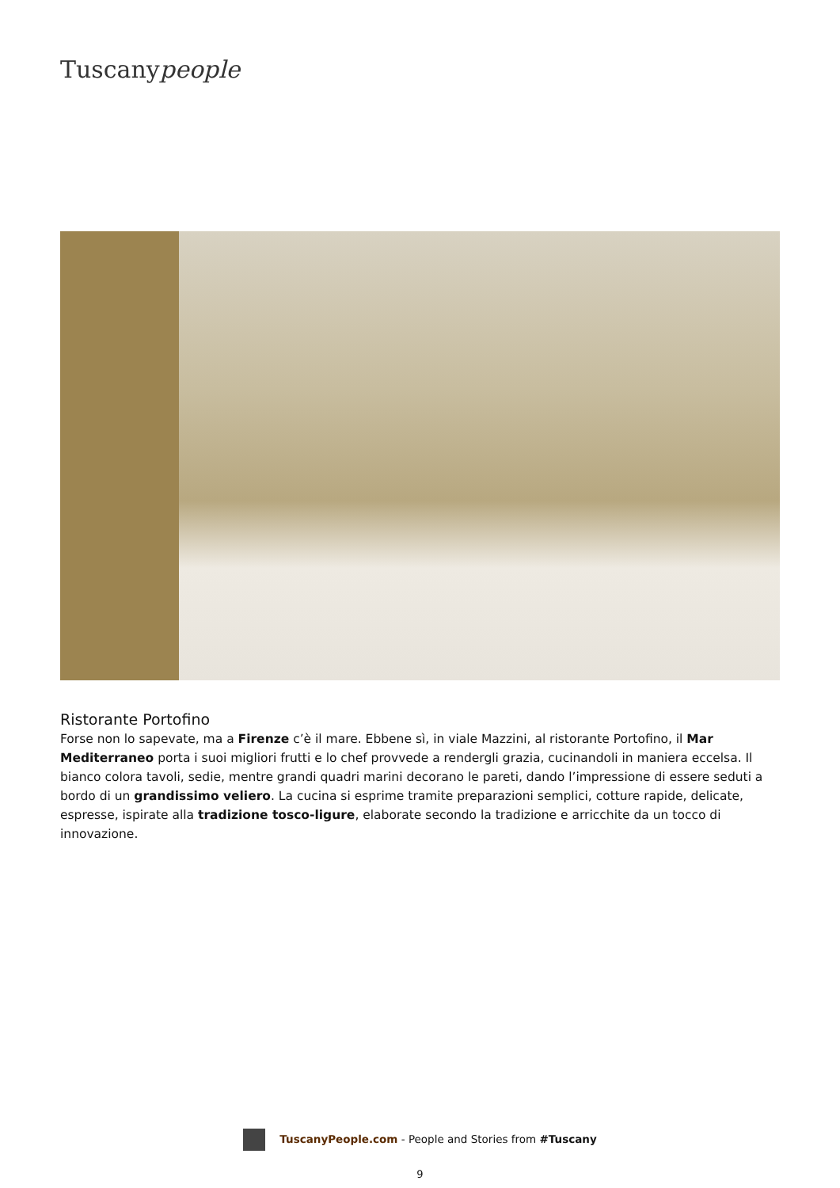Tuscanypeople
Ristorante Portofino
Forse non lo sapevate, ma a Firenze c’è il mare. Ebbene sì, in viale Mazzini, al ristorante Portofino, il Mar Mediterraneo porta i suoi migliori frutti e lo chef provvede a rendergli grazia, cucinandoli in maniera eccelsa. Il bianco colora tavoli, sedie, mentre grandi quadri marini decorano le pareti, dando l’impressione di essere seduti a bordo di un grandissimo veliero. La cucina si esprime tramite preparazioni semplici, cotture rapide, delicate, espresse, ispirate alla tradizione tosco-ligure, elaborate secondo la tradizione e arricchite da un tocco di innovazione.
TuscanyPeople.com - People and Stories from #Tuscany
9